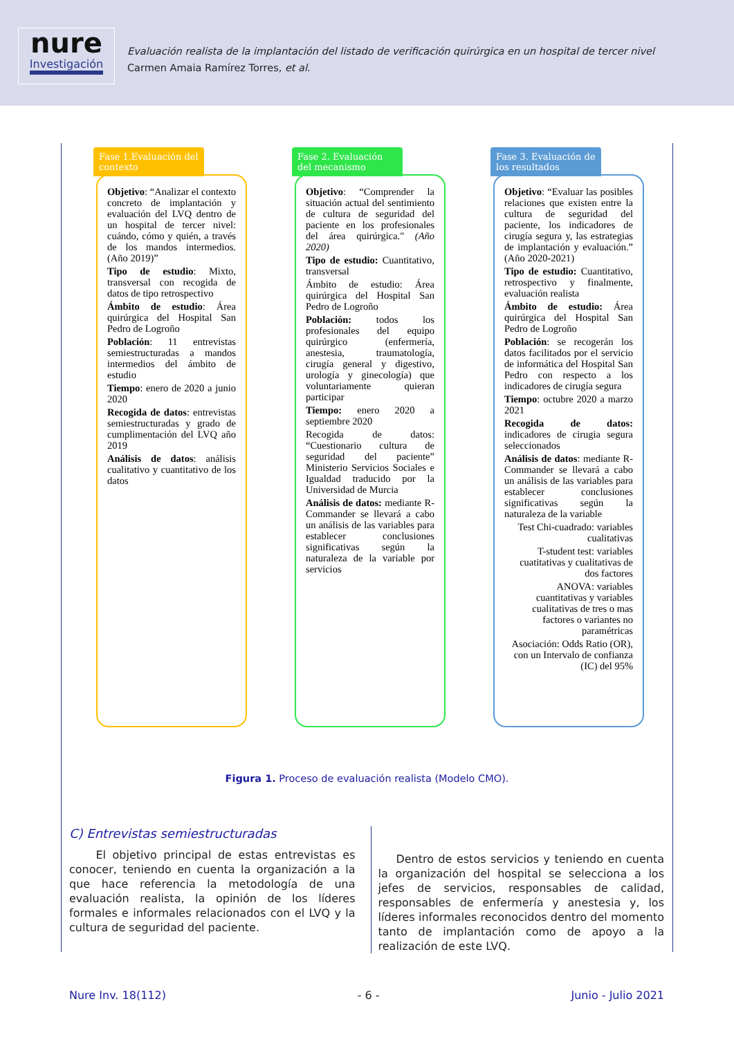nure
Investigación
Evaluación realista de la implantación del listado de verificación quirúrgica en un hospital de tercer nivel
Carmen Amaia Ramírez Torres, et al.
Fase 1.Evaluación del contexto
Objetivo: “Analizar el contexto concreto de implantación y evaluación del LVQ dentro de un hospital de tercer nivel: cuándo, cómo y quién, a través de los mandos intermedios. (Año 2019)”
Tipo de estudio: Mixto, transversal con recogida de datos de tipo retrospectivo
Ámbito de estudio: Área quirúrgica del Hospital San Pedro de Logroño
Población: 11 entrevistas semiestructuradas a mandos intermedios del ámbito de estudio
Tiempo: enero de 2020 a junio 2020
Recogida de datos: entrevistas semiestructuradas y grado de cumplimentación del LVQ año 2019
Análisis de datos: análisis cualitativo y cuantitativo de los datos
Fase 2. Evaluación del mecanismo
Objetivo: “Comprender la situación actual del sentimiento de cultura de seguridad del paciente en los profesionales del área quirúrgica." (Año 2020)
Tipo de estudio: Cuantitativo, transversal
Ámbito de estudio: Área quirúrgica del Hospital San Pedro de Logroño
Población: todos los profesionales del equipo quirúrgico (enfermería, anestesia, traumatología, cirugía general y digestivo, urología y ginecología) que voluntariamente quieran participar
Tiempo: enero 2020 a septiembre 2020
Recogida de datos: “Cuestionario cultura de seguridad del paciente” Ministerio Servicios Sociales e Igualdad traducido por la Universidad de Murcia
Análisis de datos: mediante R-Commander se llevará a cabo un análisis de las variables para establecer conclusiones significativas según la naturaleza de la variable por servicios
Fase 3. Evaluación de los resultados
Objetivo: “Evaluar las posibles relaciones que existen entre la cultura de seguridad del paciente, los indicadores de cirugía segura y, las estrategias de implantación y evaluación.” (Año 2020-2021)
Tipo de estudio: Cuantitativo, retrospectivo y finalmente, evaluación realista
Ámbito de estudio: Área quirúrgica del Hospital San Pedro de Logroño
Población: se recogerán los datos facilitados por el servicio de informática del Hospital San Pedro con respecto a los indicadores de cirugía segura
Tiempo: octubre 2020 a marzo 2021
Recogida de datos: indicadores de cirugia segura seleccionados
Análisis de datos: mediante R-Commander se llevará a cabo un análisis de las variables para establecer conclusiones significativas según la naturaleza de la variable
Test Chi-cuadrado: variables cualitativas
T-student test: variables cuatitativas y cualitativas de dos factores
ANOVA: variables cuantitativas y variables cualitativas de tres o mas factores o variantes no paramétricas
Asociación: Odds Ratio (OR), con un Intervalo de confianza (IC) del 95%
Figura 1. Proceso de evaluación realista (Modelo CMO).
C) Entrevistas semiestructuradas
El objetivo principal de estas entrevistas es conocer, teniendo en cuenta la organización a la que hace referencia la metodología de una evaluación realista, la opinión de los líderes formales e informales relacionados con el LVQ y la cultura de seguridad del paciente.
Dentro de estos servicios y teniendo en cuenta la organización del hospital se selecciona a los jefes de servicios, responsables de calidad, responsables de enfermería y anestesia y, los líderes informales reconocidos dentro del momento tanto de implantación como de apoyo a la realización de este LVQ.
Nure Inv. 18(112) - 6 - Junio - Julio 2021